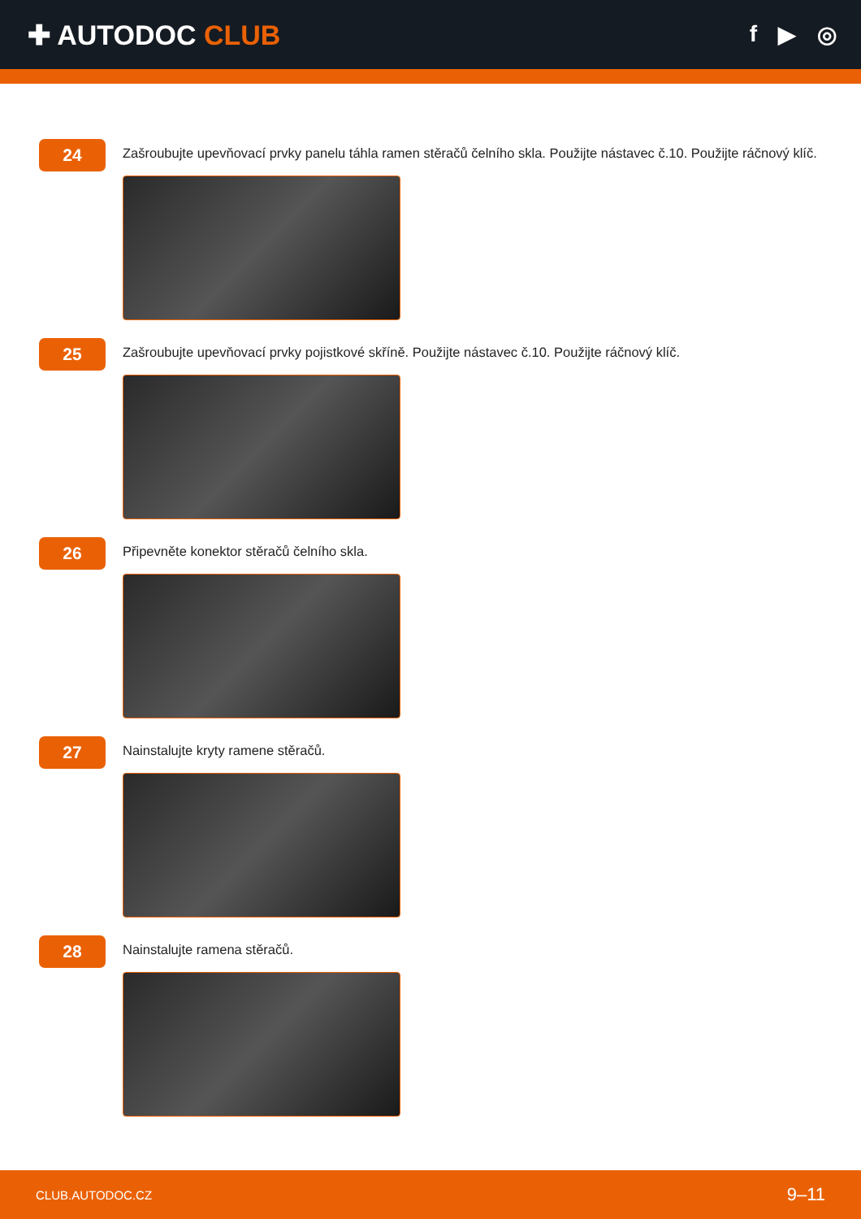✚ AUTODOC CLUB
f ▶ ◎
24
Zašroubujte upevňovací prvky panelu táhla ramen stěračů čelního skla. Použijte nástavec č.10. Použijte ráčnový klíč.
25
Zašroubujte upevňovací prvky pojistkové skříně. Použijte nástavec č.10. Použijte ráčnový klíč.
26
Připevněte konektor stěračů čelního skla.
27
Nainstalujte kryty ramene stěračů.
28
Nainstalujte ramena stěračů.
CLUB.AUTODOC.CZ 9–11